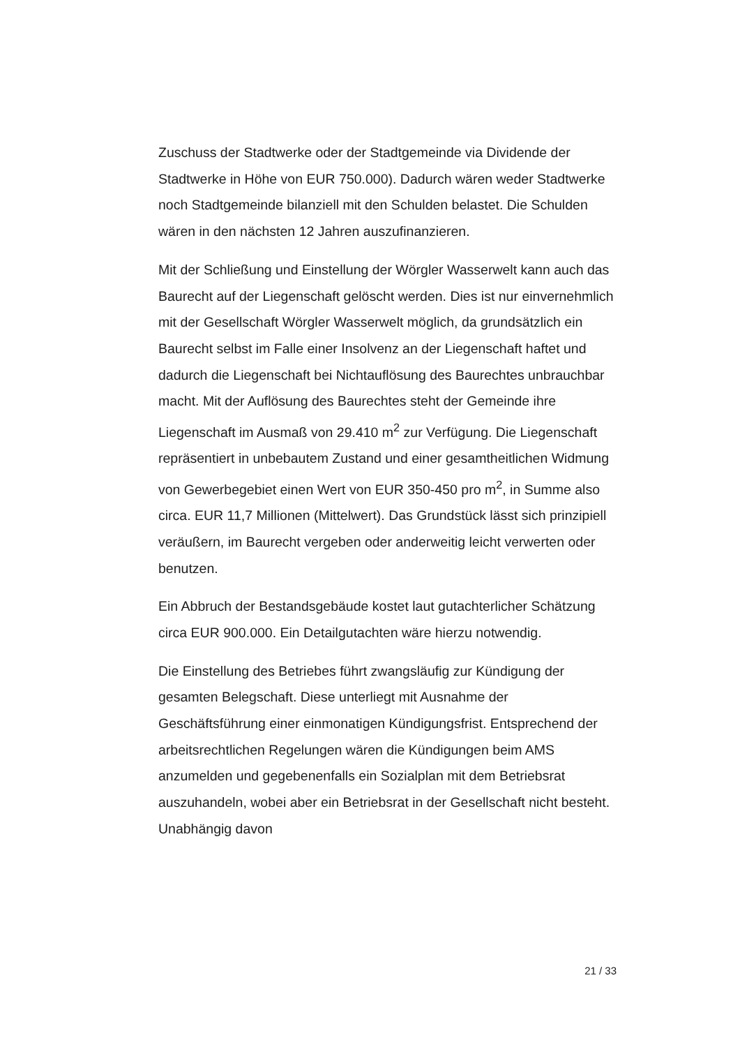Zuschuss der Stadtwerke oder der Stadtgemeinde via Dividende der Stadtwerke in Höhe von EUR 750.000). Dadurch wären weder Stadtwerke noch Stadtgemeinde bilanziell mit den Schulden belastet. Die Schulden wären in den nächsten 12 Jahren auszufinanzieren.
Mit der Schließung und Einstellung der Wörgler Wasserwelt kann auch das Baurecht auf der Liegenschaft gelöscht werden. Dies ist nur einvernehmlich mit der Gesellschaft Wörgler Wasserwelt möglich, da grundsätzlich ein Baurecht selbst im Falle einer Insolvenz an der Liegenschaft haftet und dadurch die Liegenschaft bei Nichtauflösung des Baurechtes unbrauchbar macht. Mit der Auflösung des Baurechtes steht der Gemeinde ihre Liegenschaft im Ausmaß von 29.410 m<sup>2</sup> zur Verfügung. Die Liegenschaft repräsentiert in unbebautem Zustand und einer gesamtheitlichen Widmung von Gewerbegebiet einen Wert von EUR 350-450 pro m<sup>2</sup>, in Summe also circa. EUR 11,7 Millionen (Mittelwert). Das Grundstück lässt sich prinzipiell veräußern, im Baurecht vergeben oder anderweitig leicht verwerten oder benutzen.
Ein Abbruch der Bestandsgebäude kostet laut gutachterlicher Schätzung circa EUR 900.000. Ein Detailgutachten wäre hierzu notwendig.
Die Einstellung des Betriebes führt zwangsläufig zur Kündigung der gesamten Belegschaft. Diese unterliegt mit Ausnahme der Geschäftsführung einer einmonatigen Kündigungsfrist. Entsprechend der arbeitsrechtlichen Regelungen wären die Kündigungen beim AMS anzumelden und gegebenenfalls ein Sozialplan mit dem Betriebsrat auszuhandeln, wobei aber ein Betriebsrat in der Gesellschaft nicht besteht. Unabhängig davon
21 / 33